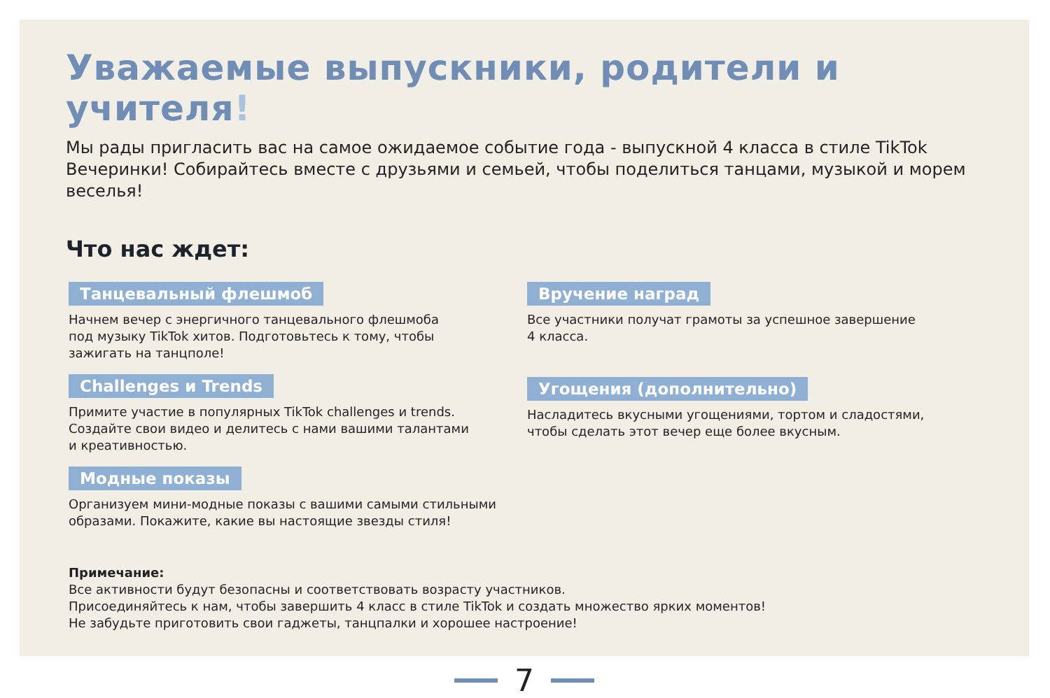Уважаемые выпускники, родители и учителя!
Мы рады пригласить вас на самое ожидаемое событие года - выпускной 4 класса в стиле TikTok Вечеринки! Собирайтесь вместе с друзьями и семьей, чтобы поделиться танцами, музыкой и морем веселья!
Что нас ждет:
Танцевальный флешмоб
Начнем вечер с энергичного танцевального флешмоба
под музыку TikTok хитов. Подготовьтесь к тому, чтобы
зажигать на танцполе!
Challenges и Trends
Примите участие в популярных TikTok challenges и trends.
Создайте свои видео и делитесь с нами вашими талантами
и креативностью.
Модные показы
Организуем мини-модные показы с вашими самыми стильными
образами. Покажите, какие вы настоящие звезды стиля!
Вручение наград
Все участники получат грамоты за успешное завершение
4 класса.
Угощения (дополнительно)
Насладитесь вкусными угощениями, тортом и сладостями,
чтобы сделать этот вечер еще более вкусным.
Примечание:
Все активности будут безопасны и соответствовать возрасту участников.
Присоединяйтесь к нам, чтобы завершить 4 класс в стиле TikTok и создать множество ярких моментов!
Не забудьте приготовить свои гаджеты, танцпалки и хорошее настроение!
7